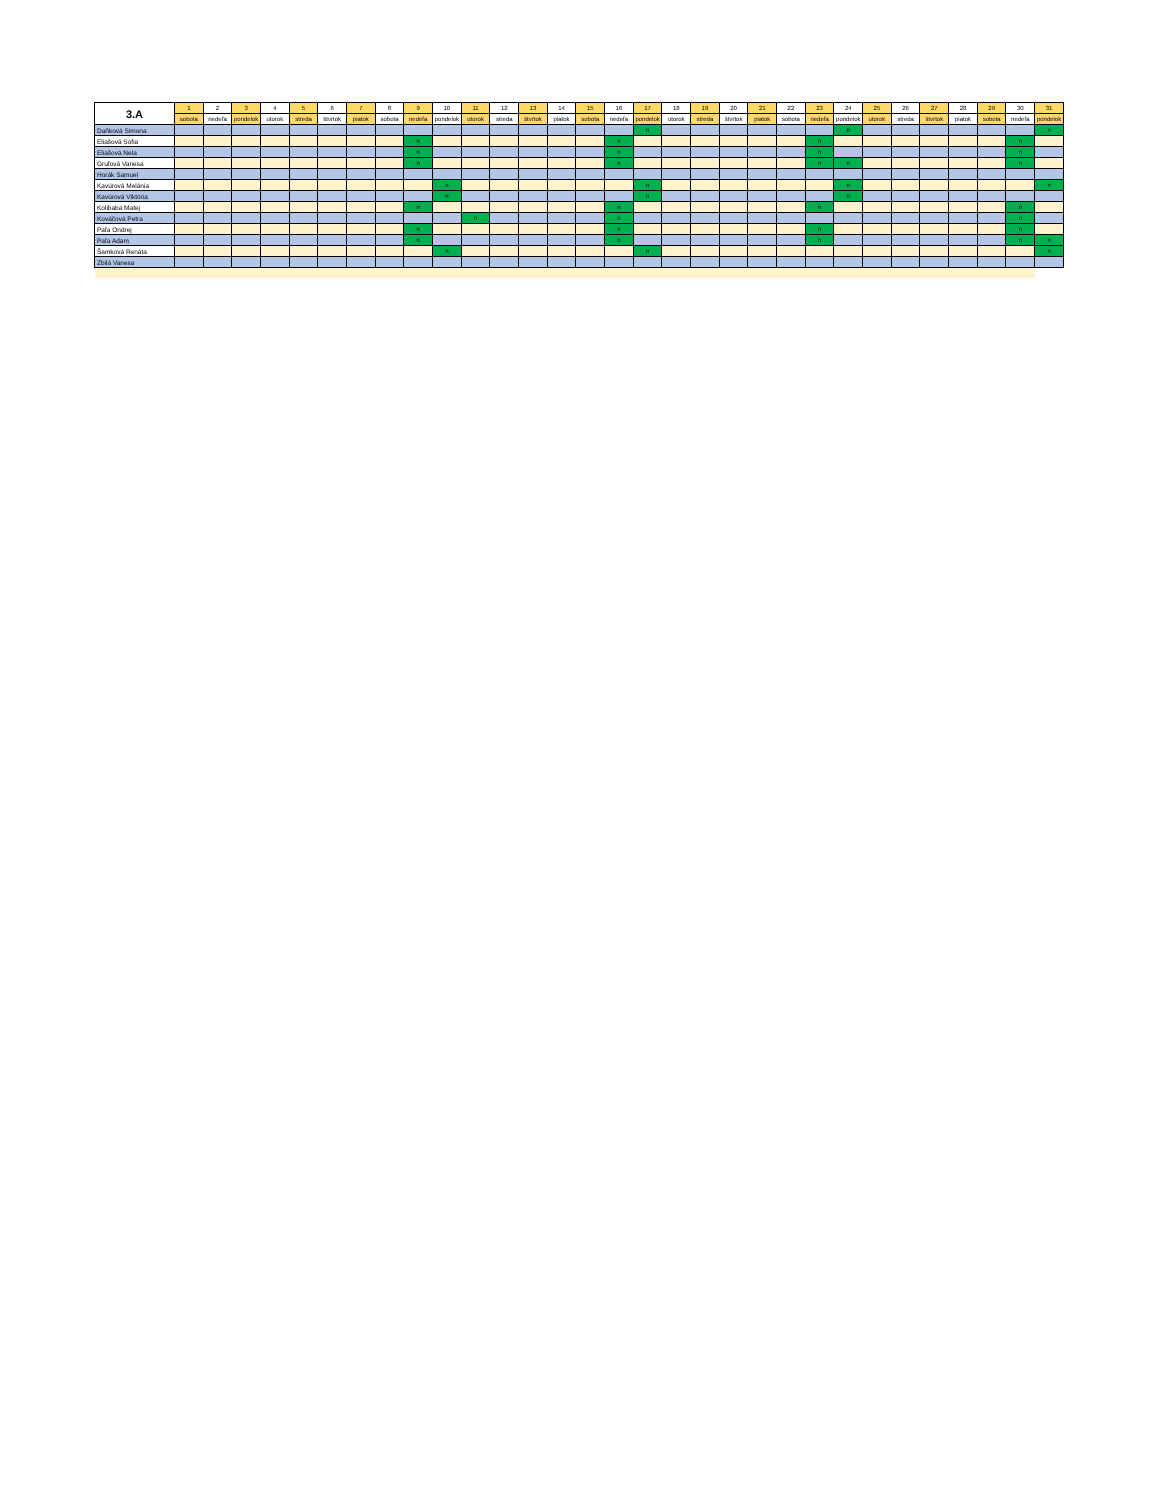| 3.A | 1 | 2 | 3 | 4 | 5 | 6 | 7 | 8 | 9 | 10 | 11 | 12 | 13 | 14 | 15 | 16 | 17 | 18 | 19 | 20 | 21 | 22 | 23 | 24 | 25 | 26 | 27 | 28 | 29 | 30 | 31 |
| --- | --- | --- | --- | --- | --- | --- | --- | --- | --- | --- | --- | --- | --- | --- | --- | --- | --- | --- | --- | --- | --- | --- | --- | --- | --- | --- | --- | --- | --- | --- | --- |
| | sobota | nedeľa | pondelok | utorok | streda | štvrtok | piatok | sobota | nedeľa | pondelok | utorok | streda | štvrtok | piatok | sobota | nedeľa | pondelok | utorok | streda | štvrtok | piatok | sobota | nedeľa | pondelok | utorok | streda | štvrtok | piatok | sobota | nedeľa | pondelok |
| Daňková Simona | | | | | | | | | | | | | | | | | n | | | | | | | n | | | | | | | n |
| Eliašová Sofia | | | | | | | | | n | | | | | | | n | | | | | | | n | | | | | | | n | |
| Eliašová Nela | | | | | | | | | n | | | | | | | n | | | | | | | n | | | | | | | n | |
| Gruľová Vanesa | | | | | | | | | n | | | | | | | n | | | | | | | n | n | | | | | | n | |
| Horák Samuel | | | | | | | | | | | | | | | | | | | | | | | | | | | | | | | |
| Kavúrová Melánia | | | | | | | | | | n | | | | | | | n | | | | | | | n | | | | | | | n |
| Kavúrová Viktória | | | | | | | | | | n | | | | | | | n | | | | | | | n | | | | | | | |
| Kolibaba Matej | | | | | | | | | n | | | | | | | n | | | | | | | n | | | | | | | n | |
| Kováčová Petra | | | | | | | | | | | n | | | | | n | | | | | | | | | | | | | | n | |
| Paľa Ondrej | | | | | | | | | n | | | | | | | n | | | | | | | n | | | | | | | n | |
| Paľa Adam | | | | | | | | | n | | | | | | | n | | | | | | | n | | | | | | | n | n |
| Šamková Renáta | | | | | | | | | | n | | | | | | | n | | | | | | | | | | | | | | n |
| Zbilá Vanesa | | | | | | | | | | | | | | | | | | | | | | | | | | | | | | | |